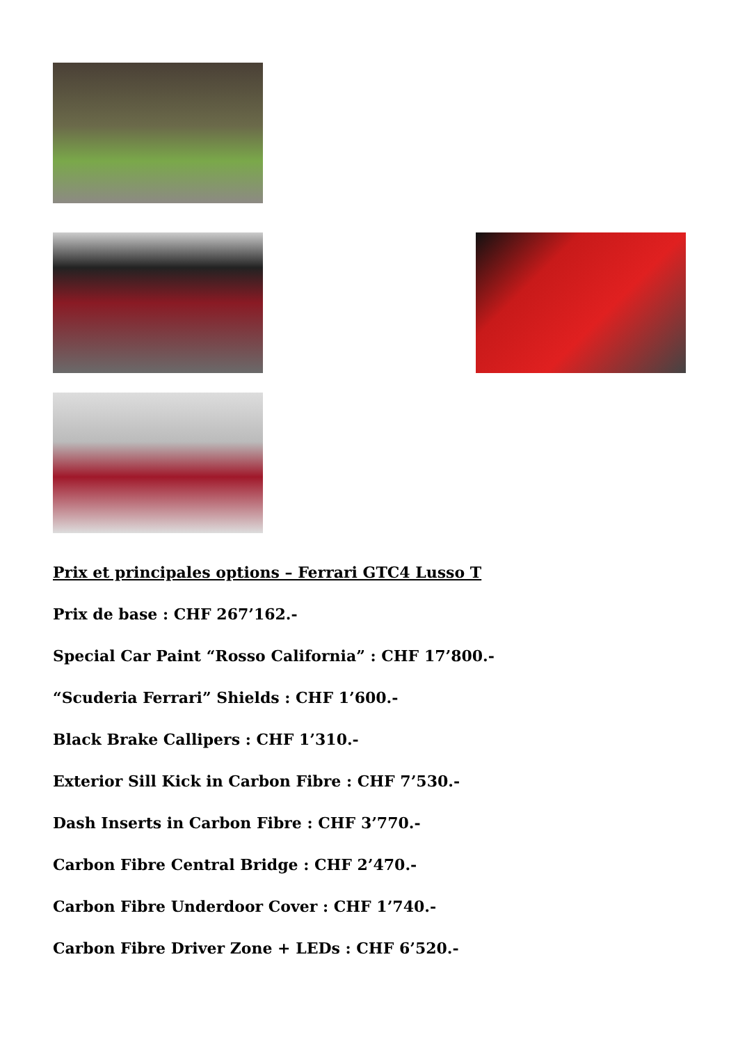Prix et principales options – Ferrari GTC4 Lusso T
Prix de base : CHF 267’162.-
Special Car Paint “Rosso California” : CHF 17’800.-
“Scuderia Ferrari” Shields : CHF 1’600.-
Black Brake Callipers : CHF 1’310.-
Exterior Sill Kick in Carbon Fibre : CHF 7’530.-
Dash Inserts in Carbon Fibre : CHF 3’770.-
Carbon Fibre Central Bridge : CHF 2’470.-
Carbon Fibre Underdoor Cover : CHF 1’740.-
Carbon Fibre Driver Zone + LEDs : CHF 6’520.-